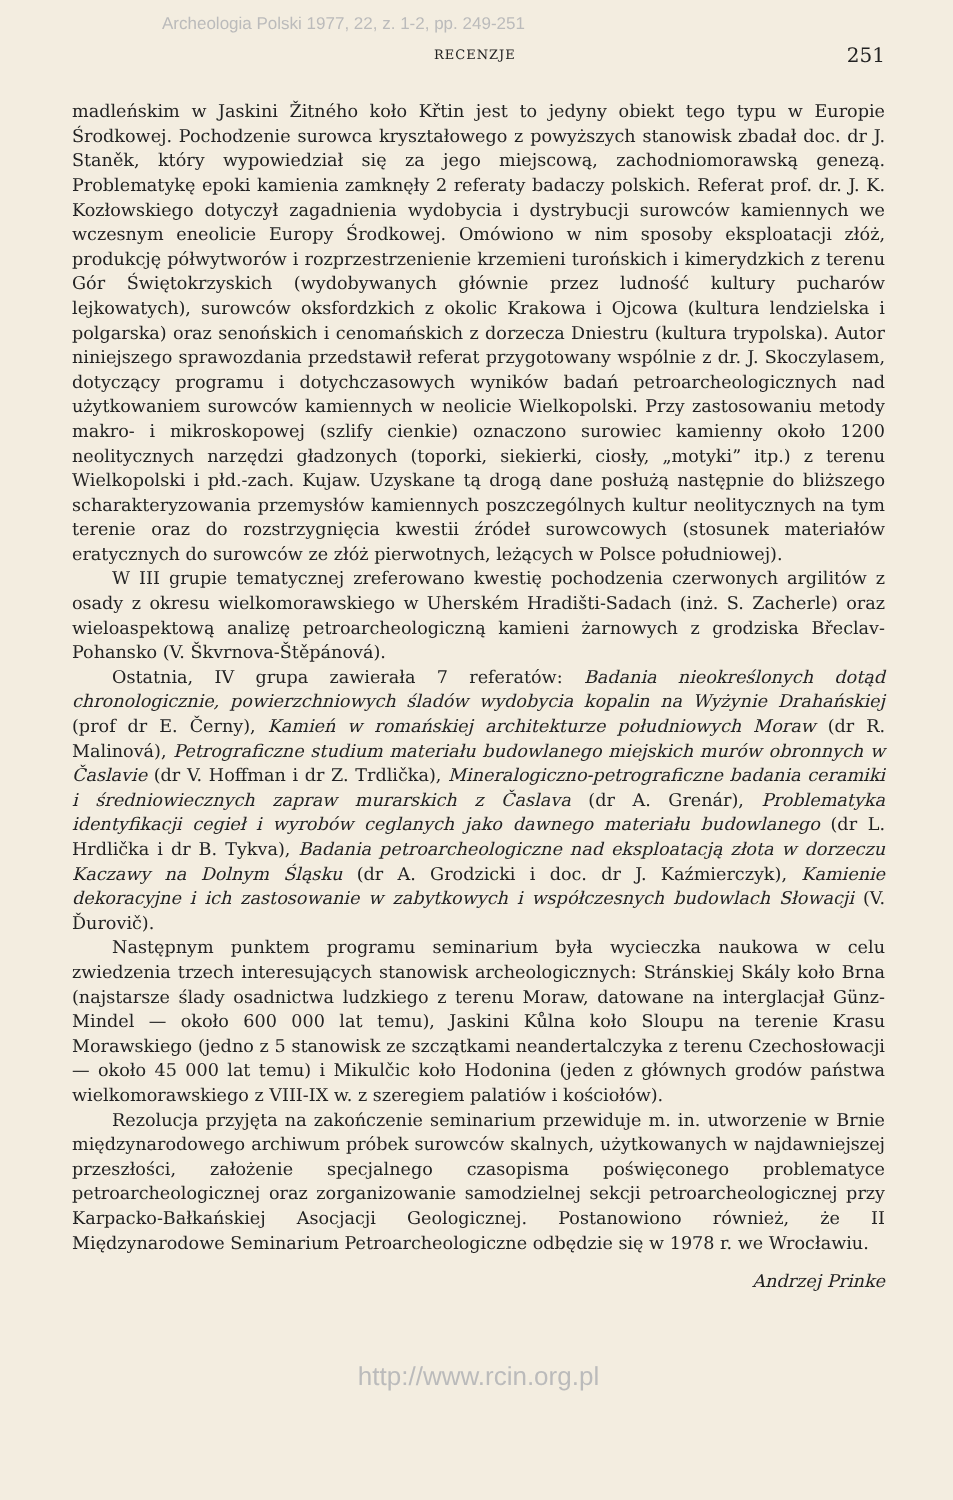Archeologia Polski 1977, 22, z. 1-2, pp. 249-251
RECENZJE 251
madleńskim w Jaskini Žitného koło Křtin jest to jedyny obiekt tego typu w Europie Środkowej. Pochodzenie surowca kryształowego z powyższych stanowisk zbadał doc. dr J. Staněk, który wypowiedział się za jego miejscową, zachodniomorawską genezą. Problematykę epoki kamienia zamknęły 2 referaty badaczy polskich. Referat prof. dr. J. K. Kozłowskiego dotyczył zagadnienia wydobycia i dystrybucji surowców kamiennych we wczesnym eneolicie Europy Środkowej. Omówiono w nim sposoby eksploatacji złóż, produkcję półwytworów i rozprzestrzenienie krzemieni turońskich i kimerydzkich z terenu Gór Świętokrzyskich (wydobywanych głównie przez ludność kultury pucharów lejkowatych), surowców oksfordzkich z okolic Krakowa i Ojcowa (kultura lendzielska i polgarska) oraz senońskich i cenomańskich z dorzecza Dniestru (kultura trypolska). Autor niniejszego sprawozdania przedstawił referat przygotowany wspólnie z dr. J. Skoczylasem, dotyczący programu i dotychczasowych wyników badań petroarcheologicznych nad użytkowaniem surowców kamiennych w neolicie Wielkopolski. Przy zastosowaniu metody makro- i mikroskopowej (szlify cienkie) oznaczono surowiec kamienny około 1200 neolitycznych narzędzi gładzonych (toporki, siekierki, ciosły, „motyki” itp.) z terenu Wielkopolski i płd.-zach. Kujaw. Uzyskane tą drogą dane posłużą następnie do bliższego scharakteryzowania przemysłów kamiennych poszczególnych kultur neolitycznych na tym terenie oraz do rozstrzygnięcia kwestii źródeł surowcowych (stosunek materiałów eratycznych do surowców ze złóż pierwotnych, leżących w Polsce południowej).
W III grupie tematycznej zreferowano kwestię pochodzenia czerwonych argilitów z osady z okresu wielkomorawskiego w Uherském Hradišti-Sadach (inż. S. Zacherle) oraz wieloaspektową analizę petroarcheologiczną kamieni żarnowych z grodziska Břeclav-Pohansko (V. Škvrnova-Štěpánová).
Ostatnia, IV grupa zawierała 7 referatów: Badania nieokreślonych dotąd chronologicznie, powierzchniowych śladów wydobycia kopalin na Wyżynie Drahańskiej (prof dr E. Černy), Kamień w romańskiej architekturze południowych Moraw (dr R. Malinová), Petrograficzne studium materiału budowlanego miejskich murów obronnych w Časlavie (dr V. Hoffman i dr Z. Trdlička), Mineralogiczno-petrograficzne badania ceramiki i średniowiecznych zapraw murarskich z Časlava (dr A. Grenár), Problematyka identyfikacji cegieł i wyrobów ceglanych jako dawnego materiału budowlanego (dr L. Hrdlička i dr B. Tykva), Badania petroarcheologiczne nad eksploatacją złota w dorzeczu Kaczawy na Dolnym Śląsku (dr A. Grodzicki i doc. dr J. Kaźmierczyk), Kamienie dekoracyjne i ich zastosowanie w zabytkowych i współczesnych budowlach Słowacji (V. Ďurovič).
Następnym punktem programu seminarium była wycieczka naukowa w celu zwiedzenia trzech interesujących stanowisk archeologicznych: Stránskiej Skály koło Brna (najstarsze ślady osadnictwa ludzkiego z terenu Moraw, datowane na interglacjał Günz-Mindel — około 600 000 lat temu), Jaskini Kůlna koło Sloupu na terenie Krasu Morawskiego (jedno z 5 stanowisk ze szczątkami neandertalczyka z terenu Czechosłowacji — około 45 000 lat temu) i Mikulčic koło Hodonina (jeden z głównych grodów państwa wielkomorawskiego z VIII-IX w. z szeregiem palatiów i kościołów).
Rezolucja przyjęta na zakończenie seminarium przewiduje m. in. utworzenie w Brnie międzynarodowego archiwum próbek surowców skalnych, użytkowanych w najdawniejszej przeszłości, założenie specjalnego czasopisma poświęconego problematyce petroarcheologicznej oraz zorganizowanie samodzielnej sekcji petroarcheologicznej przy Karpacko-Bałkańskiej Asocjacji Geologicznej. Postanowiono również, że II Międzynarodowe Seminarium Petroarcheologiczne odbędzie się w 1978 r. we Wrocławiu.
Andrzej Prinke
http://www.rcin.org.pl